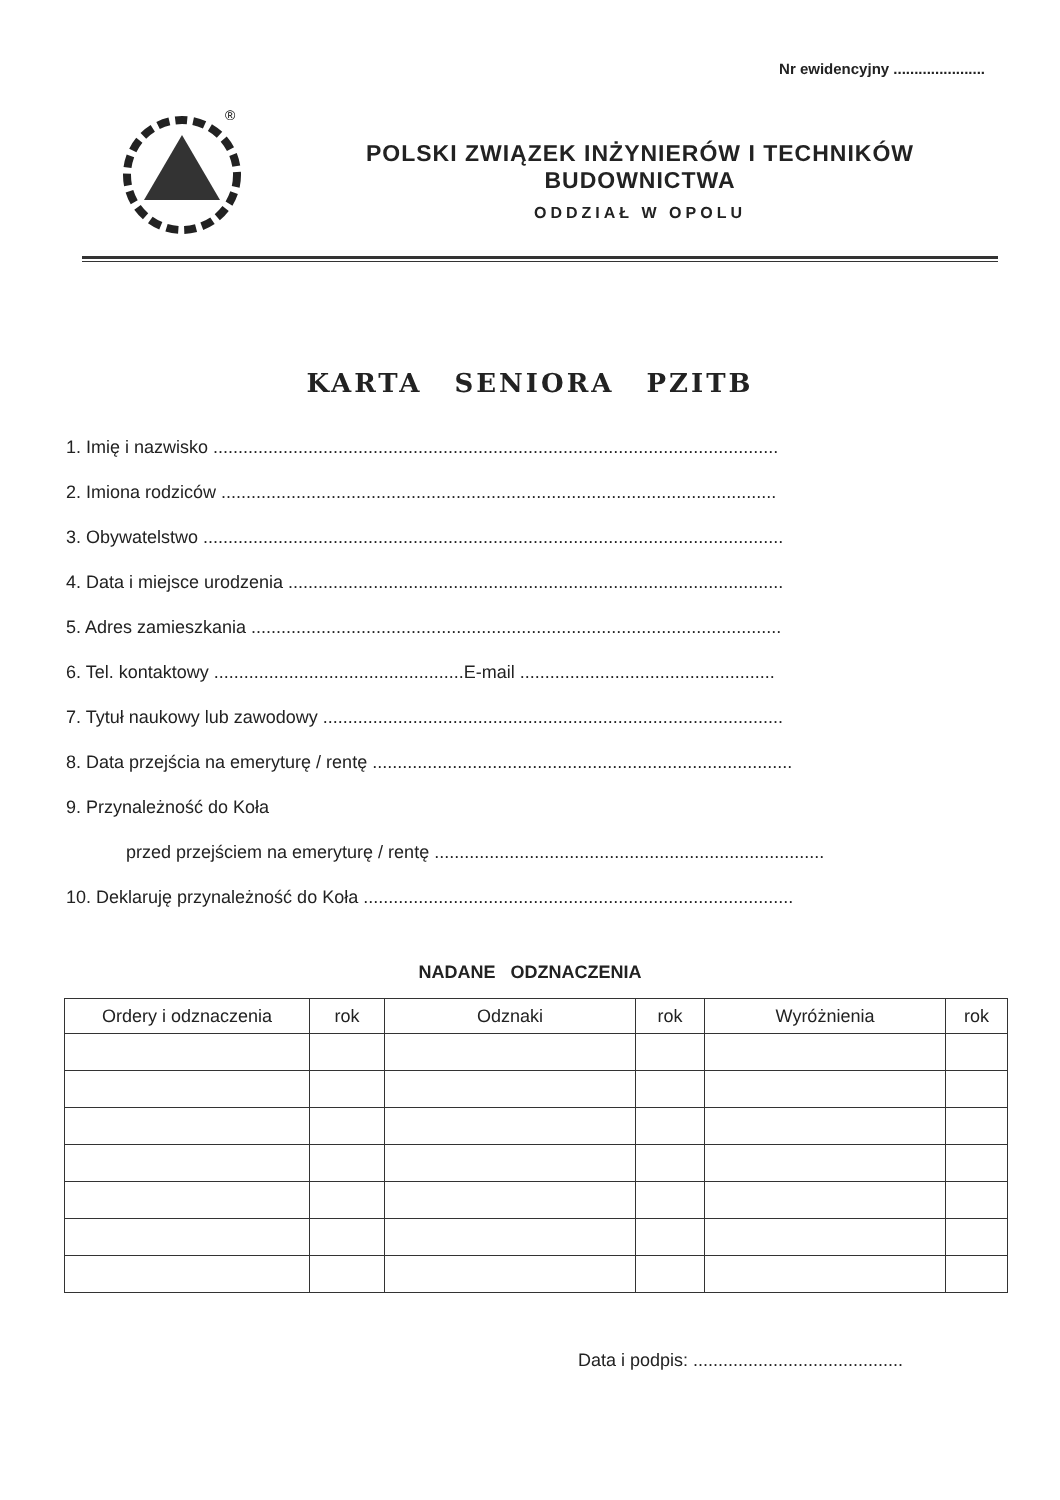Nr ewidencyjny ......................
®
POLSKI ZWIĄZEK INŻYNIERÓW I TECHNIKÓW BUDOWNICTWA
ODDZIAŁ W OPOLU
KARTA SENIORA PZITB
1. Imię i nazwisko .................................................................................................................
2. Imiona rodziców ...............................................................................................................
3. Obywatelstwo ....................................................................................................................
4. Data i miejsce urodzenia ...................................................................................................
5. Adres zamieszkania ..........................................................................................................
6. Tel. kontaktowy ..................................................E-mail ...................................................
7. Tytuł naukowy lub zawodowy ............................................................................................
8. Data przejścia na emeryturę / rentę ....................................................................................
9. Przynależność do Koła
przed przejściem na emeryturę / rentę ..............................................................................
10. Deklaruję przynależność do Koła ......................................................................................
NADANE ODZNACZENIA
| Ordery i odznaczenia | rok | Odznaki | rok | Wyróżnienia | rok |
| --- | --- | --- | --- | --- | --- |
Data i podpis: ..........................................